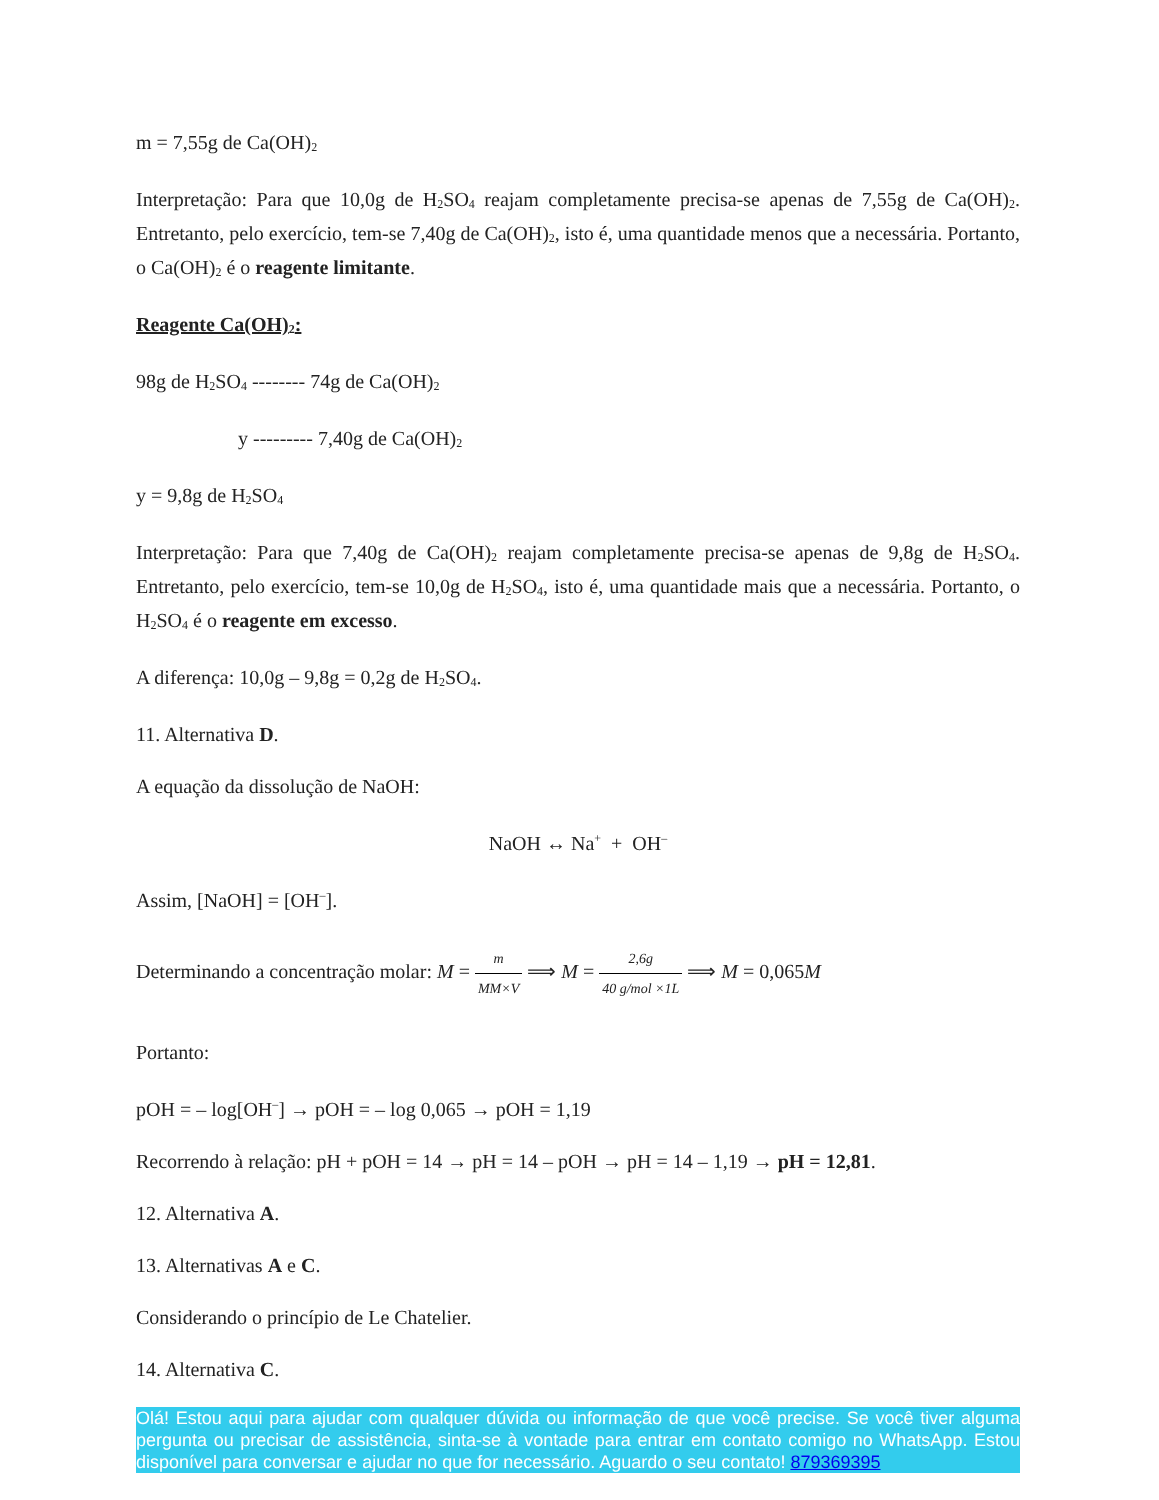m = 7,55g de Ca(OH)<sub>2</sub>
Interpretação: Para que 10,0g de H<sub>2</sub>SO<sub>4</sub> reajam completamente precisa-se apenas de 7,55g de Ca(OH)<sub>2</sub>. Entretanto, pelo exercício, tem-se 7,40g de Ca(OH)<sub>2</sub>, isto é, uma quantidade menos que a necessária. Portanto, o Ca(OH)<sub>2</sub> é o reagente limitante.
Reagente Ca(OH)<sub>2</sub>:
98g de H<sub>2</sub>SO<sub>4</sub> -------- 74g de Ca(OH)<sub>2</sub>
y --------- 7,40g de Ca(OH)<sub>2</sub>
y = 9,8g de H<sub>2</sub>SO<sub>4</sub>
Interpretação: Para que 7,40g de Ca(OH)<sub>2</sub> reajam completamente precisa-se apenas de 9,8g de H<sub>2</sub>SO<sub>4</sub>. Entretanto, pelo exercício, tem-se 10,0g de H<sub>2</sub>SO<sub>4</sub>, isto é, uma quantidade mais que a necessária. Portanto, o H<sub>2</sub>SO<sub>4</sub> é o reagente em excesso.
A diferença: 10,0g – 9,8g = 0,2g de H<sub>2</sub>SO<sub>4</sub>.
11. Alternativa D.
A equação da dissolução de NaOH:
NaOH ↔ Na<sup>+</sup> + OH<sup>–</sup>
Assim, [NaOH] = [OH<sup>–</sup>].
Determinando a concentração molar: M = m MM×V ⟹ M = 2,6g 40 g/mol ×1L ⟹ M = 0,065M
Portanto:
pOH = – log[OH<sup>–</sup>] → pOH = – log 0,065 → pOH = 1,19
Recorrendo à relação: pH + pOH = 14 → pH = 14 – pOH → pH = 14 – 1,19 → pH = 12,81.
12. Alternativa A.
13. Alternativas A e C.
Considerando o princípio de Le Chatelier.
14. Alternativa C.
Olá! Estou aqui para ajudar com qualquer dúvida ou informação de que você precise. Se você tiver alguma pergunta ou precisar de assistência, sinta-se à vontade para entrar em contato comigo no WhatsApp. Estou disponível para conversar e ajudar no que for necessário. Aguardo o seu contato! 879369395